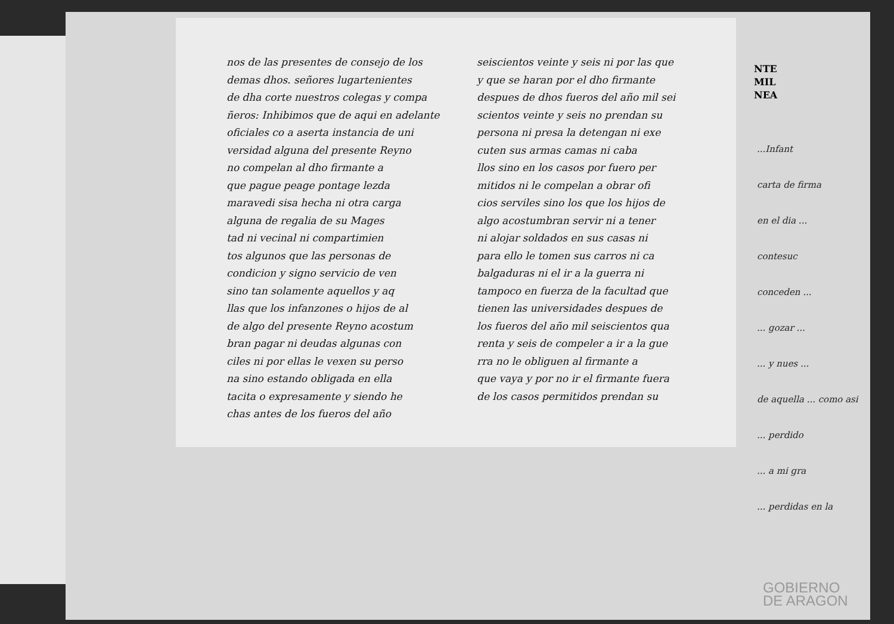nos de las presentes de consejo de los
demas dhos. señores lugartenientes
de dha corte nuestros colegas y compa
ñeros: Inhibimos que de aqui en adelante
oficiales co a aserta instancia de uni
versidad alguna del presente Reyno
no compelan al dho firmante a
que pague peage pontage lezda
maravedi sisa hecha ni otra carga
alguna de regalia de su Mages
tad ni vecinal ni compartimien
tos algunos que las personas de
condicion y signo servicio de ven
sino tan solamente aquellos y aq
llas que los infanzones o hijos de al
de algo del presente Reyno acostum
bran pagar ni deudas algunas con
ciles ni por ellas le vexen su perso
na sino estando obligada en ella
tacita o expresamente y siendo he
chas antes de los fueros del año
seiscientos veinte y seis ni por las que
y que se haran por el dho firmante
despues de dhos fueros del año mil sei
scientos veinte y seis no prendan su
persona ni presa la detengan ni exe
cuten sus armas camas ni caba
llos sino en los casos por fuero per
mitidos ni le compelan a obrar ofi
cios serviles sino los que los hijos de
algo acostumbran servir ni a tener
ni alojar soldados en sus casas ni
para ello le tomen sus carros ni ca
balgaduras ni el ir a la guerra ni
tampoco en fuerza de la facultad que
tienen las universidades despues de
los fueros del año mil seiscientos qua
renta y seis de compeler a ir a la gue
rra no le obliguen al firmante a
que vaya y por no ir el firmante fuera
de los casos permitidos prendan su
NTE
MIL
NEA
...Infant
carta de firma
en el dia ...
contesuc
conceden ...
... gozar ...
... y nues ...
de aquella ... como asi
... perdido
... a mi gra
... perdidas en la
GOBIERNO
DE ARAGON